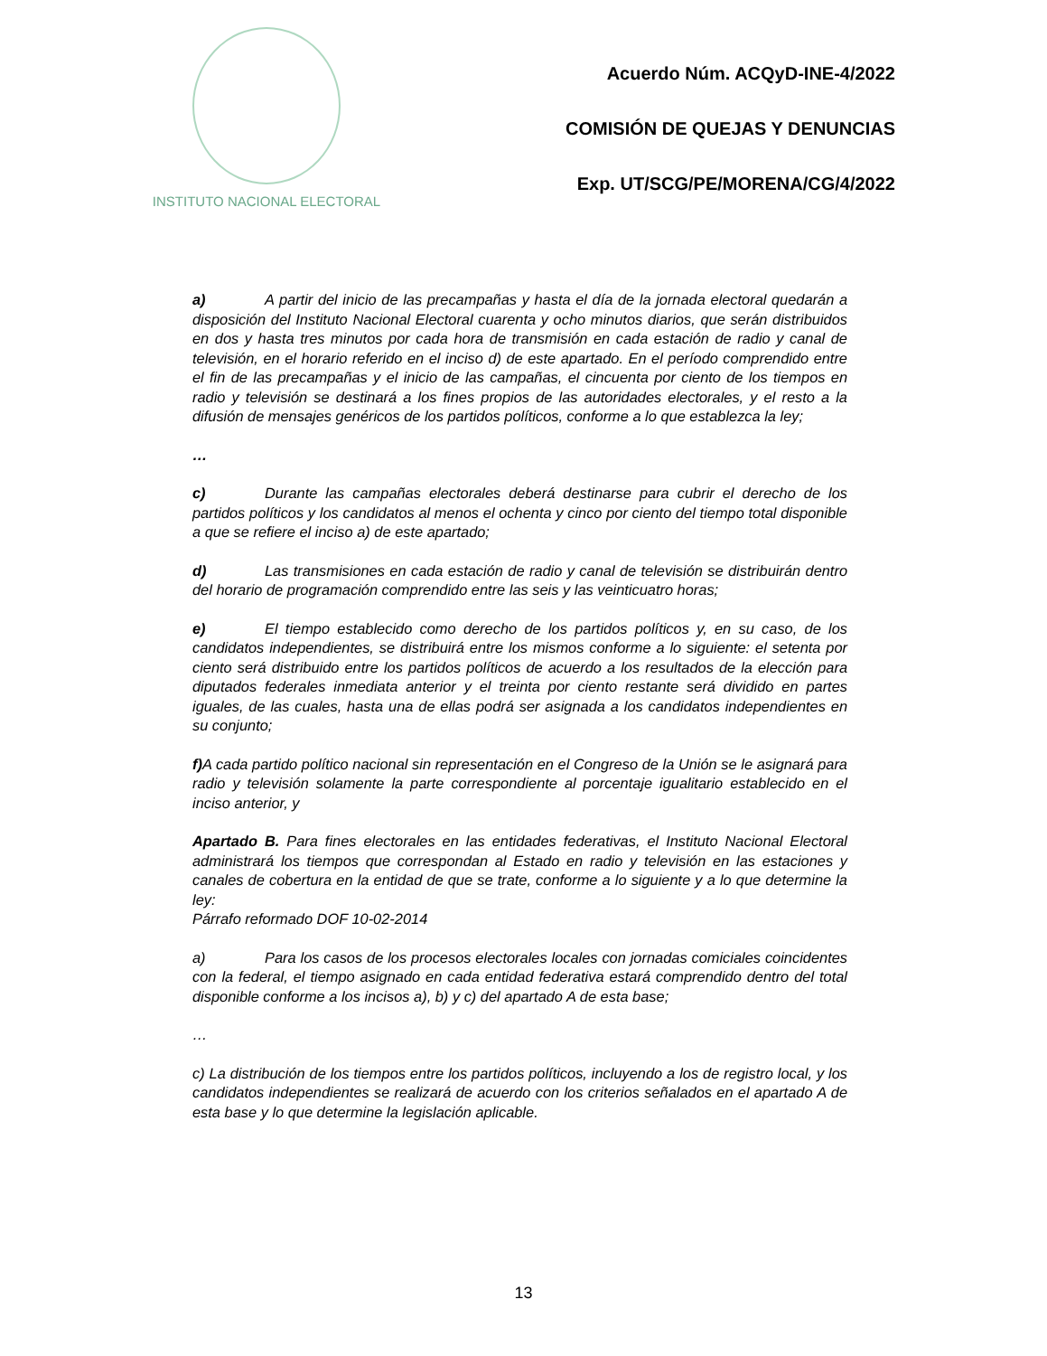INSTITUTO NACIONAL ELECTORAL
Acuerdo Núm. ACQyD-INE-4/2022
COMISIÓN DE QUEJAS Y DENUNCIAS
Exp. UT/SCG/PE/MORENA/CG/4/2022
a) A partir del inicio de las precampañas y hasta el día de la jornada electoral quedarán a disposición del Instituto Nacional Electoral cuarenta y ocho minutos diarios, que serán distribuidos en dos y hasta tres minutos por cada hora de transmisión en cada estación de radio y canal de televisión, en el horario referido en el inciso d) de este apartado. En el período comprendido entre el fin de las precampañas y el inicio de las campañas, el cincuenta por ciento de los tiempos en radio y televisión se destinará a los fines propios de las autoridades electorales, y el resto a la difusión de mensajes genéricos de los partidos políticos, conforme a lo que establezca la ley;
…
c) Durante las campañas electorales deberá destinarse para cubrir el derecho de los partidos políticos y los candidatos al menos el ochenta y cinco por ciento del tiempo total disponible a que se refiere el inciso a) de este apartado;
d) Las transmisiones en cada estación de radio y canal de televisión se distribuirán dentro del horario de programación comprendido entre las seis y las veinticuatro horas;
e) El tiempo establecido como derecho de los partidos políticos y, en su caso, de los candidatos independientes, se distribuirá entre los mismos conforme a lo siguiente: el setenta por ciento será distribuido entre los partidos políticos de acuerdo a los resultados de la elección para diputados federales inmediata anterior y el treinta por ciento restante será dividido en partes iguales, de las cuales, hasta una de ellas podrá ser asignada a los candidatos independientes en su conjunto;
f) A cada partido político nacional sin representación en el Congreso de la Unión se le asignará para radio y televisión solamente la parte correspondiente al porcentaje igualitario establecido en el inciso anterior, y
Apartado B. Para fines electorales en las entidades federativas, el Instituto Nacional Electoral administrará los tiempos que correspondan al Estado en radio y televisión en las estaciones y canales de cobertura en la entidad de que se trate, conforme a lo siguiente y a lo que determine la ley:
Párrafo reformado DOF 10-02-2014
a) Para los casos de los procesos electorales locales con jornadas comiciales coincidentes con la federal, el tiempo asignado en cada entidad federativa estará comprendido dentro del total disponible conforme a los incisos a), b) y c) del apartado A de esta base;
…
c) La distribución de los tiempos entre los partidos políticos, incluyendo a los de registro local, y los candidatos independientes se realizará de acuerdo con los criterios señalados en el apartado A de esta base y lo que determine la legislación aplicable.
13